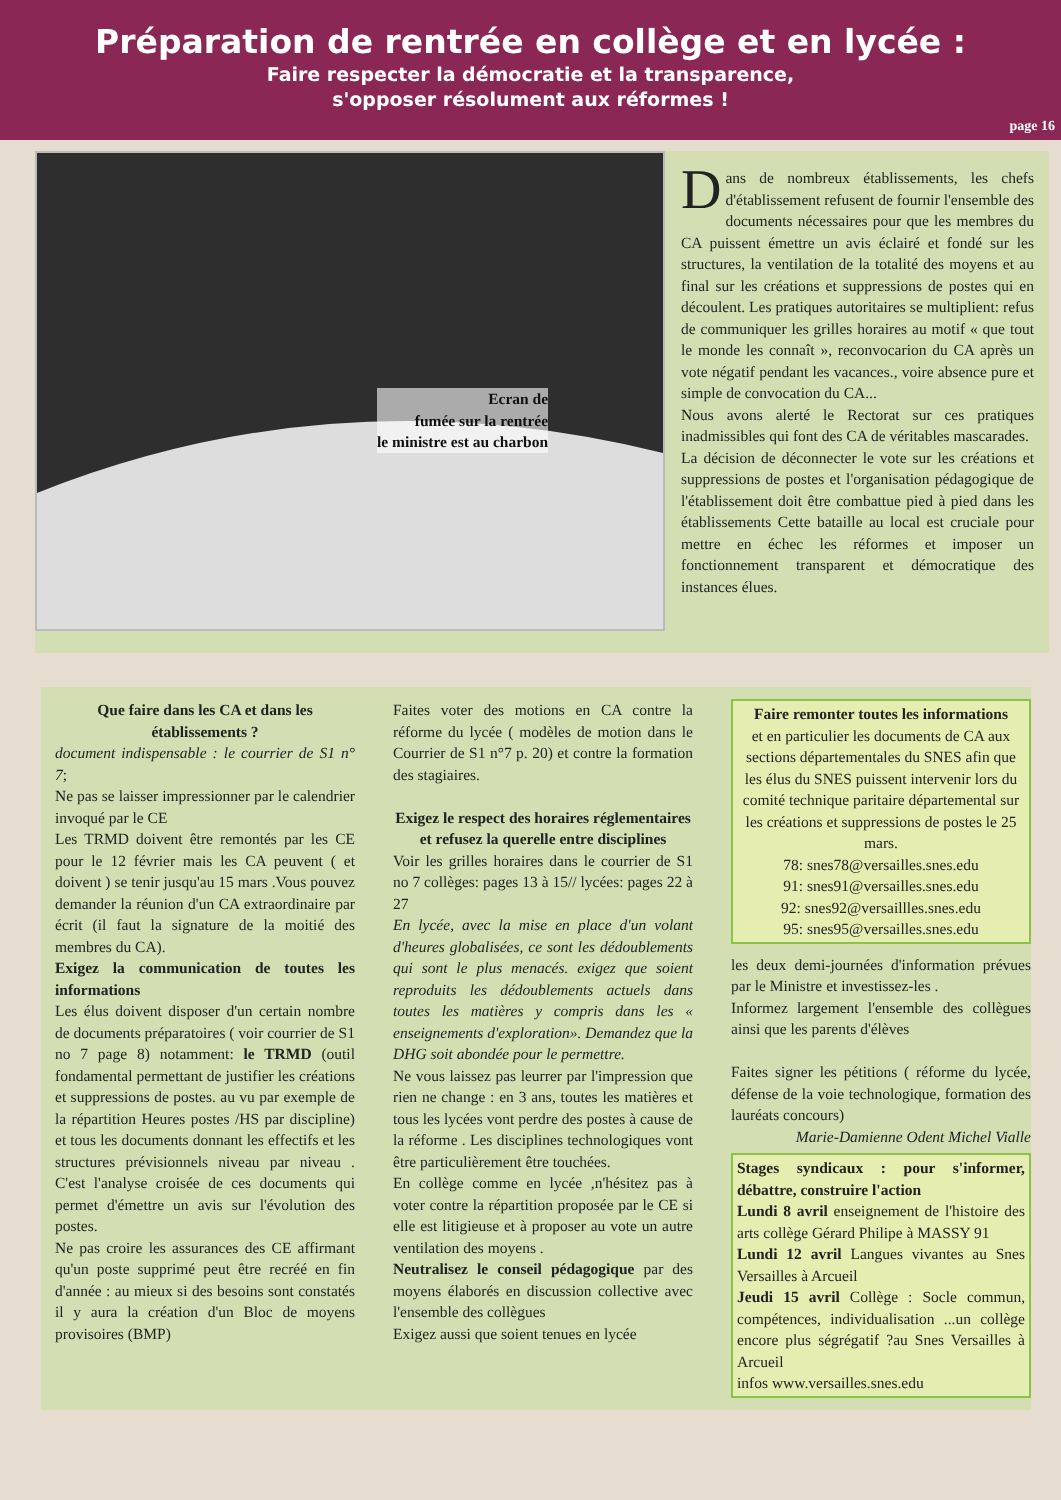Préparation de rentrée en collège et en lycée :
Faire respecter la démocratie et la transparence,
s'opposer résolument aux réformes !
page 16
Ecran de
fumée sur la rentrée
le ministre est au charbon
Dans de nombreux établissements, les chefs d'établissement refusent de fournir l'ensemble des documents nécessaires pour que les membres du CA puissent émettre un avis éclairé et fondé sur les structures, la ventilation de la totalité des moyens et au final sur les créations et suppressions de postes qui en découlent. Les pratiques autoritaires se multiplient: refus de communiquer les grilles horaires au motif « que tout le monde les connaît », reconvocarion du CA après un vote négatif pendant les vacances., voire absence pure et simple de convocation du CA...
Nous avons alerté le Rectorat sur ces pratiques inadmissibles qui font des CA de véritables mascarades.
La décision de déconnecter le vote sur les créations et suppressions de postes et l'organisation pédagogique de l'établissement doit être combattue pied à pied dans les établissements Cette bataille au local est cruciale pour mettre en échec les réformes et imposer un fonctionnement transparent et démocratique des instances élues.
Que faire dans les CA et dans les établissements ?
document indispensable : le courrier de S1 n° 7;
Ne pas se laisser impressionner par le calendrier invoqué par le CE
Les TRMD doivent être remontés par les CE pour le 12 février mais les CA peuvent ( et doivent ) se tenir jusqu'au 15 mars .Vous pouvez demander la réunion d'un CA extraordinaire par écrit (il faut la signature de la moitié des membres du CA).
Exigez la communication de toutes les informations
Les élus doivent disposer d'un certain nombre de documents préparatoires ( voir courrier de S1 no 7 page 8) notamment: le TRMD (outil fondamental permettant de justifier les créations et suppressions de postes. au vu par exemple de la répartition Heures postes /HS par discipline) et tous les documents donnant les effectifs et les structures prévisionnels niveau par niveau . C'est l'analyse croisée de ces documents qui permet d'émettre un avis sur l'évolution des postes.
Ne pas croire les assurances des CE affirmant qu'un poste supprimé peut être recréé en fin d'année : au mieux si des besoins sont constatés il y aura la création d'un Bloc de moyens provisoires (BMP)
Faites voter des motions en CA contre la réforme du lycée ( modèles de motion dans le Courrier de S1 n°7 p. 20) et contre la formation des stagiaires.
Exigez le respect des horaires réglementaires et refusez la querelle entre disciplines
Voir les grilles horaires dans le courrier de S1 no 7 collèges: pages 13 à 15// lycées: pages 22 à 27
En lycée, avec la mise en place d'un volant d'heures globalisées, ce sont les dédoublements qui sont le plus menacés. exigez que soient reproduits les dédoublements actuels dans toutes les matières y compris dans les « enseignements d'exploration». Demandez que la DHG soit abondée pour le permettre.
Ne vous laissez pas leurrer par l'impression que rien ne change : en 3 ans, toutes les matières et tous les lycées vont perdre des postes à cause de la réforme . Les disciplines technologiques vont être particulièrement être touchées.
En collège comme en lycée ,n'hésitez pas à voter contre la répartition proposée par le CE si elle est litigieuse et à proposer au vote un autre ventilation des moyens .
Neutralisez le conseil pédagogique par des moyens élaborés en discussion collective avec l'ensemble des collègues
Exigez aussi que soient tenues en lycée
Faire remonter toutes les informations
et en particulier les documents de CA aux sections départementales du SNES afin que les élus du SNES puissent intervenir lors du comité technique paritaire départemental sur les créations et suppressions de postes le 25 mars.
78: snes78@versailles.snes.edu
91: snes91@versailles.snes.edu
92: snes92@versaillles.snes.edu
95: snes95@versailles.snes.edu
les deux demi-journées d'information prévues par le Ministre et investissez-les .
Informez largement l'ensemble des collègues ainsi que les parents d'élèves
Faites signer les pétitions ( réforme du lycée, défense de la voie technologique, formation des lauréats concours)
Marie-Damienne Odent Michel Vialle
Stages syndicaux : pour s'informer, débattre, construire l'action
Lundi 8 avril enseignement de l'histoire des arts collège Gérard Philipe à MASSY 91
Lundi 12 avril Langues vivantes au Snes Versailles à Arcueil
Jeudi 15 avril Collège : Socle commun, compétences, individualisation ...un collège encore plus ségrégatif ?au Snes Versailles à Arcueil
infos www.versailles.snes.edu